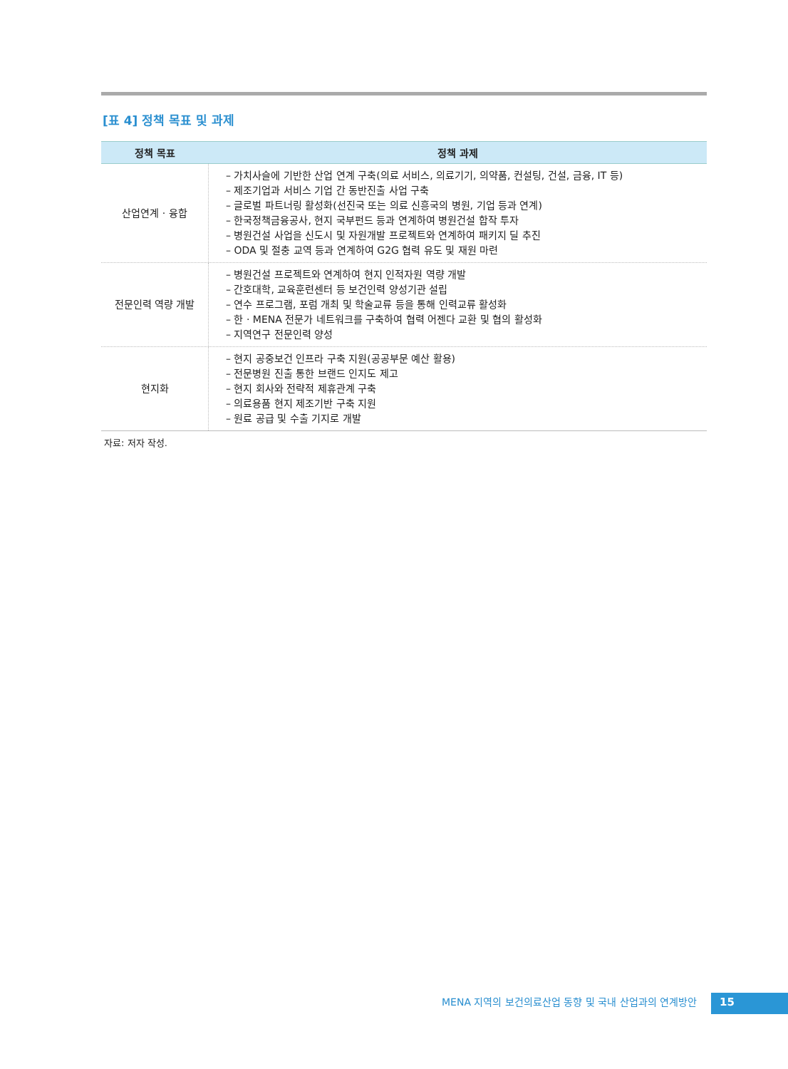[표 4] 정책 목표 및 과제
| 정책 목표 | 정책 과제 |
| --- | --- |
| 산업연계 · 융합 | – 가치사슬에 기반한 산업 연계 구축(의료 서비스, 의료기기, 의약품, 컨설팅, 건설, 금융, IT 등) – 제조기업과 서비스 기업 간 동반진출 사업 구축 – 글로벌 파트너링 활성화(선진국 또는 의료 신흥국의 병원, 기업 등과 연계) – 한국정책금융공사, 현지 국부펀드 등과 연계하여 병원건설 합작 투자 – 병원건설 사업을 신도시 및 자원개발 프로젝트와 연계하여 패키지 딜 추진 – ODA 및 절충 교역 등과 연계하여 G2G 협력 유도 및 재원 마련 |
| 전문인력 역량 개발 | – 병원건설 프로젝트와 연계하여 현지 인적자원 역량 개발 – 간호대학, 교육훈련센터 등 보건인력 양성기관 설립 – 연수 프로그램, 포럼 개최 및 학술교류 등을 통해 인력교류 활성화 – 한 · MENA 전문가 네트워크를 구축하여 협력 어젠다 교환 및 협의 활성화 – 지역연구 전문인력 양성 |
| 현지화 | – 현지 공중보건 인프라 구축 지원(공공부문 예산 활용) – 전문병원 진출 통한 브랜드 인지도 제고 – 현지 회사와 전략적 제휴관계 구축 – 의료용품 현지 제조기반 구축 지원 – 원료 공급 및 수출 기지로 개발 |
자료: 저자 작성.
MENA 지역의 보건의료산업 동향 및 국내 산업과의 연계방안
15